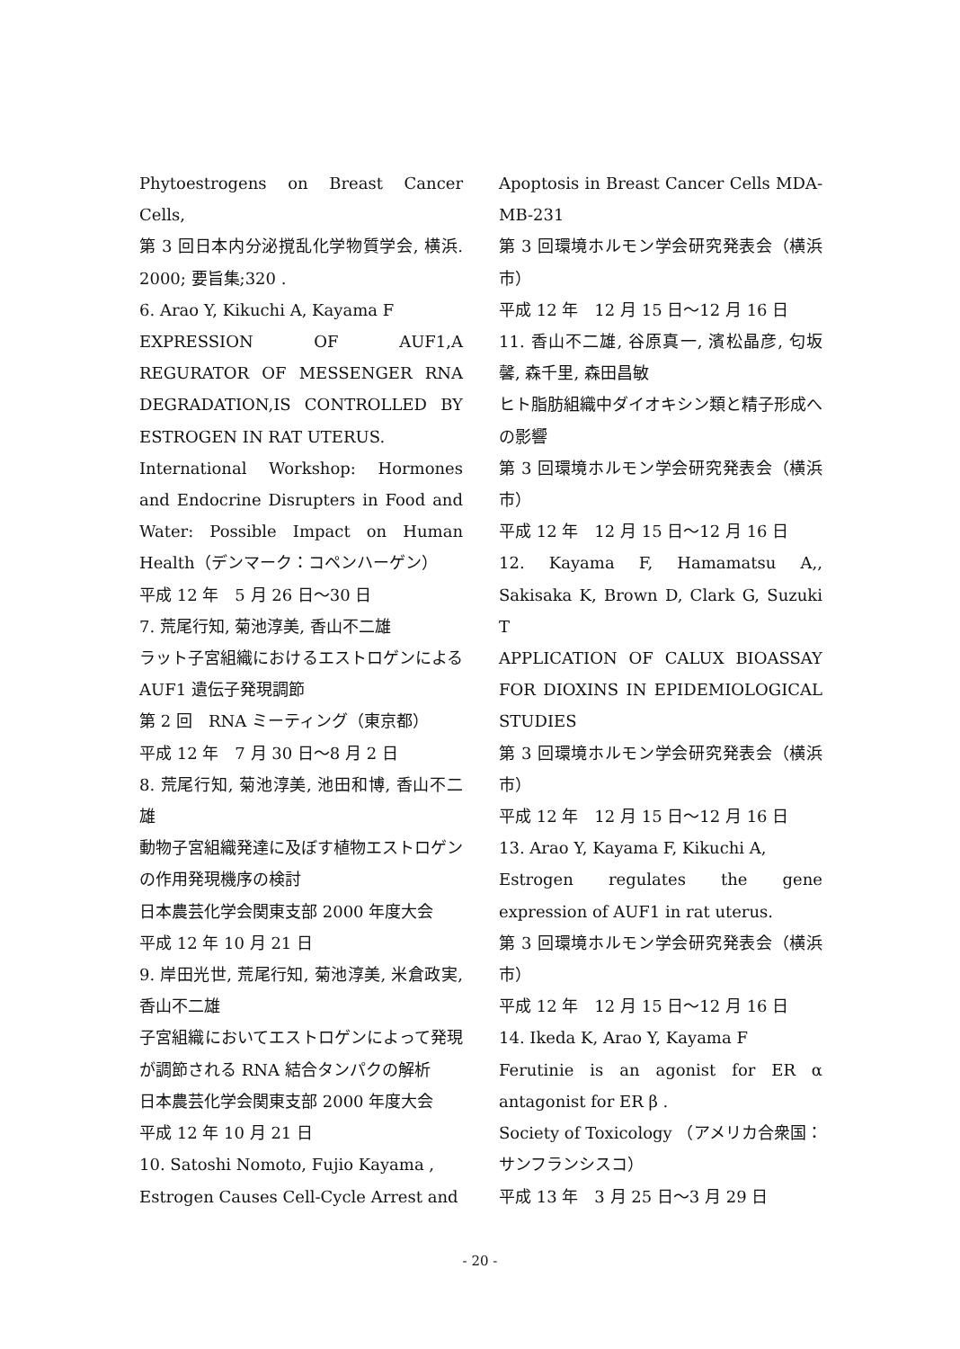Phytoestrogens on Breast Cancer Cells,
第 3 回日本内分泌撹乱化学物質学会, 横浜. 2000; 要旨集;320 .
6. Arao Y, Kikuchi A, Kayama F
EXPRESSION OF AUF1,A REGURATOR OF MESSENGER RNA DEGRADATION,IS CONTROLLED BY ESTROGEN IN RAT UTERUS.
International Workshop: Hormones and Endocrine Disrupters in Food and Water: Possible Impact on Human Health（デンマーク：コペンハーゲン）
平成 12 年　5 月 26 日～30 日
7. 荒尾行知, 菊池淳美, 香山不二雄
ラット子宮組織におけるエストロゲンによる AUF1 遺伝子発現調節
第 2 回　RNA ミーティング（東京都）
平成 12 年　7 月 30 日～8 月 2 日
8. 荒尾行知, 菊池淳美, 池田和博, 香山不二雄
動物子宮組織発達に及ぼす植物エストロゲンの作用発現機序の検討
日本農芸化学会関東支部 2000 年度大会
平成 12 年 10 月 21 日
9. 岸田光世, 荒尾行知, 菊池淳美, 米倉政実, 香山不二雄
子宮組織においてエストロゲンによって発現が調節される RNA 結合タンパクの解析
日本農芸化学会関東支部 2000 年度大会
平成 12 年 10 月 21 日
10. Satoshi Nomoto, Fujio Kayama ,
Estrogen Causes Cell-Cycle Arrest and
Apoptosis in Breast Cancer Cells MDA-MB-231
第 3 回環境ホルモン学会研究発表会（横浜市）
平成 12 年　12 月 15 日～12 月 16 日
11. 香山不二雄, 谷原真一, 濱松晶彦, 匂坂馨, 森千里, 森田昌敏
ヒト脂肪組織中ダイオキシン類と精子形成への影響
第 3 回環境ホルモン学会研究発表会（横浜市）
平成 12 年　12 月 15 日～12 月 16 日
12. Kayama F, Hamamatsu A,, Sakisaka K, Brown D, Clark G, Suzuki T
APPLICATION OF CALUX BIOASSAY FOR DIOXINS IN EPIDEMIOLOGICAL STUDIES
第 3 回環境ホルモン学会研究発表会（横浜市）
平成 12 年　12 月 15 日～12 月 16 日
13. Arao Y, Kayama F, Kikuchi A,
Estrogen regulates the gene expression of AUF1 in rat uterus.
第 3 回環境ホルモン学会研究発表会（横浜市）
平成 12 年　12 月 15 日～12 月 16 日
14. Ikeda K, Arao Y, Kayama F
Ferutinie is an agonist for ER α antagonist for ER β .
Society of Toxicology （アメリカ合衆国：サンフランシスコ）
平成 13 年　3 月 25 日～3 月 29 日
- 20 -